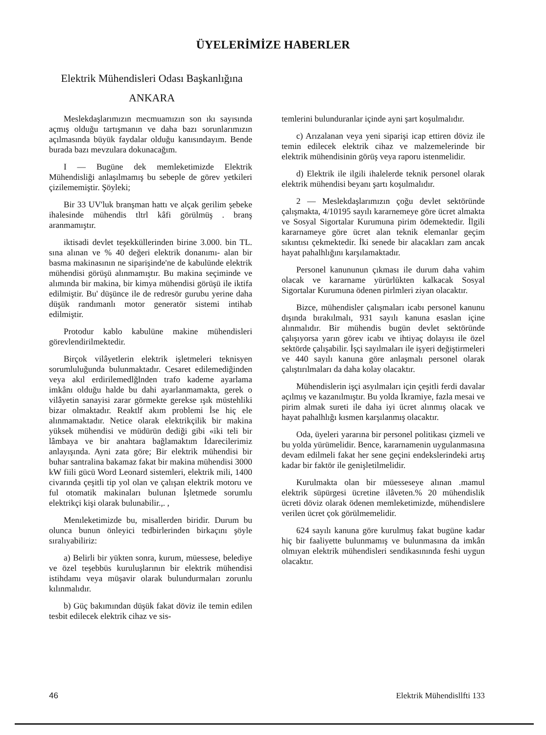ÜYELERİMİZE HABERLER
Elektrik Mühendisleri Odası Başkanlığına
ANKARA
Meslekdaşlarımızın mecmuamızın son ıkı sayısında açmış olduğu tartışmanın ve daha bazı sorunlarımızın açılmasında büyük faydalar olduğu kanısındayım. Bende burada bazı mevzulara dokunacağım.
I — Bugüne dek memleketimizde Elektrik Mühendisliği anlaşılmamış bu sebeple de görev yetkileri çizilememiştir. Şöyleki;
Bir 33 UV'luk branşman hattı ve alçak gerilim şebeke ihalesinde mühendis tltrl kâfi görülmüş . branş aranmamıştır.
iktisadi devlet teşekküllerinden birine 3.000. bin TL. sına alınan ve % 40 değeri elektrik donanımı- alan bir basma makinasının ne siparişinde'ne de kabulünde elektrik mühendisi görüşü alınmamıştır. Bu makina seçiminde ve alımında bir makina, bir kimya mühendisi görüşü ile iktifa edilmiştir. Bu' düşünce ile de redresör gurubu yerine daha düşük randımanlı motor generatör sistemi intihab edilmiştir.
Protodur kablo kabulüne makine mühendisleri görevlendirilmektedir.
Birçok vilâyetlerin elektrik işletmeleri teknisyen sorumluluğunda bulunmaktadır. Cesaret edilemediğinden veya akıl erdirilemedlğlnden trafo kademe ayarlama imkânı olduğu halde bu dahi ayarlanmamakta, gerek o vilâyetin sanayisi zarar görmekte gerekse ışık müstehliki bizar olmaktadır. Reaktlf akım problemi İse hiç ele alınmamaktadır. Netice olarak elektrikçilik bir makina yüksek mühendisi ve müdürün dediği gibi «iki teli bir lâmbaya ve bir anahtara bağlamaktım İdarecilerimiz anlayışında. Ayni zata göre; Bir elektrik mühendisi bir buhar santralina bakamaz fakat bir makina mühendisi 3000 kW fiili gücü Word Leonard sistemleri, elektrik mili, 1400 civarında çeşitli tip yol olan ve çalışan elektrik motoru ve ful otomatik makinaları bulunan İşletmede sorumlu elektrikçi kişi olarak bulunabilir.,. ,
Menıleketimizde bu, misallerden biridir. Durum bu olunca bunun önleyici tedbirlerinden birkaçını şöyle sıralıyabiliriz:
a) Belirli bir yükten sonra, kurum, müessese, belediye ve özel teşebbüs kuruluşlarının bir elektrik mühendisi istihdamı veya müşavir olarak bulundurmaları zorunlu kılınmalıdır.
b) Güç bakımından düşük fakat döviz ile temin edilen tesbit edilecek elektrik cihaz ve sis-
temlerini bulunduranlar içinde ayni şart koşulmalıdır.
c) Arızalanan veya yeni siparişi icap ettiren döviz ile temin edilecek elektrik cihaz ve malzemelerinde bir elektrik mühendisinin görüş veya raporu istenmelidir.
d) Elektrik ile ilgili ihalelerde teknik personel olarak elektrik mühendisi beyanı şartı koşulmalıdır.
2 — Meslekdaşlarımızın çoğu devlet sektöründe çalışmakta, 4/10195 sayılı kararnemeye göre ücret almakta ve Sosyal Sigortalar Kurumuna pirim ödemektedir. İlgili kararnameye göre ücret alan teknik elemanlar geçim sıkıntısı çekmektedir. İki senede bir alacakları zam ancak hayat pahalhlığını karşılamaktadır.
Personel kanununun çıkması ile durum daha vahim olacak ve kararname yürürlükten kalkacak Sosyal Sigortalar Kurumuna ödenen pirlmleri ziyan olacaktır.
Bizce, mühendisler çalışmaları icabı personel kanunu dışında bırakılmalı, 931 sayılı kanuna esaslan içine alınmalıdır. Bir mühendis bugün devlet sektöründe çalışıyorsa yarın görev icabı ve ihtiyaç dolayısı ile özel sektörde çalışabilir. İşçi sayılmaları ile işyeri değiştirmeleri ve 440 sayılı kanuna göre anlaşmalı personel olarak çalıştırılmaları da daha kolay olacaktır.
Mühendislerin işçi asyılmaları için çeşitli ferdi davalar açılmış ve kazanılmıştır. Bu yolda İkramiye, fazla mesai ve pirim almak sureti ile daha iyi ücret alınmış olacak ve hayat pahalhlığı kısmen karşılanmış olacaktır.
Oda, üyeleri yararına bir personel politikası çizmeli ve bu yolda yürümelidir. Bence, kararnamenin uygulanmasına devam edilmeli fakat her sene geçini endekslerindeki artış kadar bir faktör ile genişletilmelidir.
Kurulmakta olan bir müesseseye alınan .mamul elektrik süpürgesi ücretine ilâveten.% 20 mühendislik ücreti döviz olarak ödenen memleketimizde, mühendislere verilen ücret çok görülmemelidir.
624 sayılı kanuna göre kurulmuş fakat bugüne kadar hiç bir faaliyette bulunmamış ve bulunmasına da imkân olmıyan elektrik mühendisleri sendikasınında feshi uygun olacaktır.
46 Elektrik Mühendisllfti 133